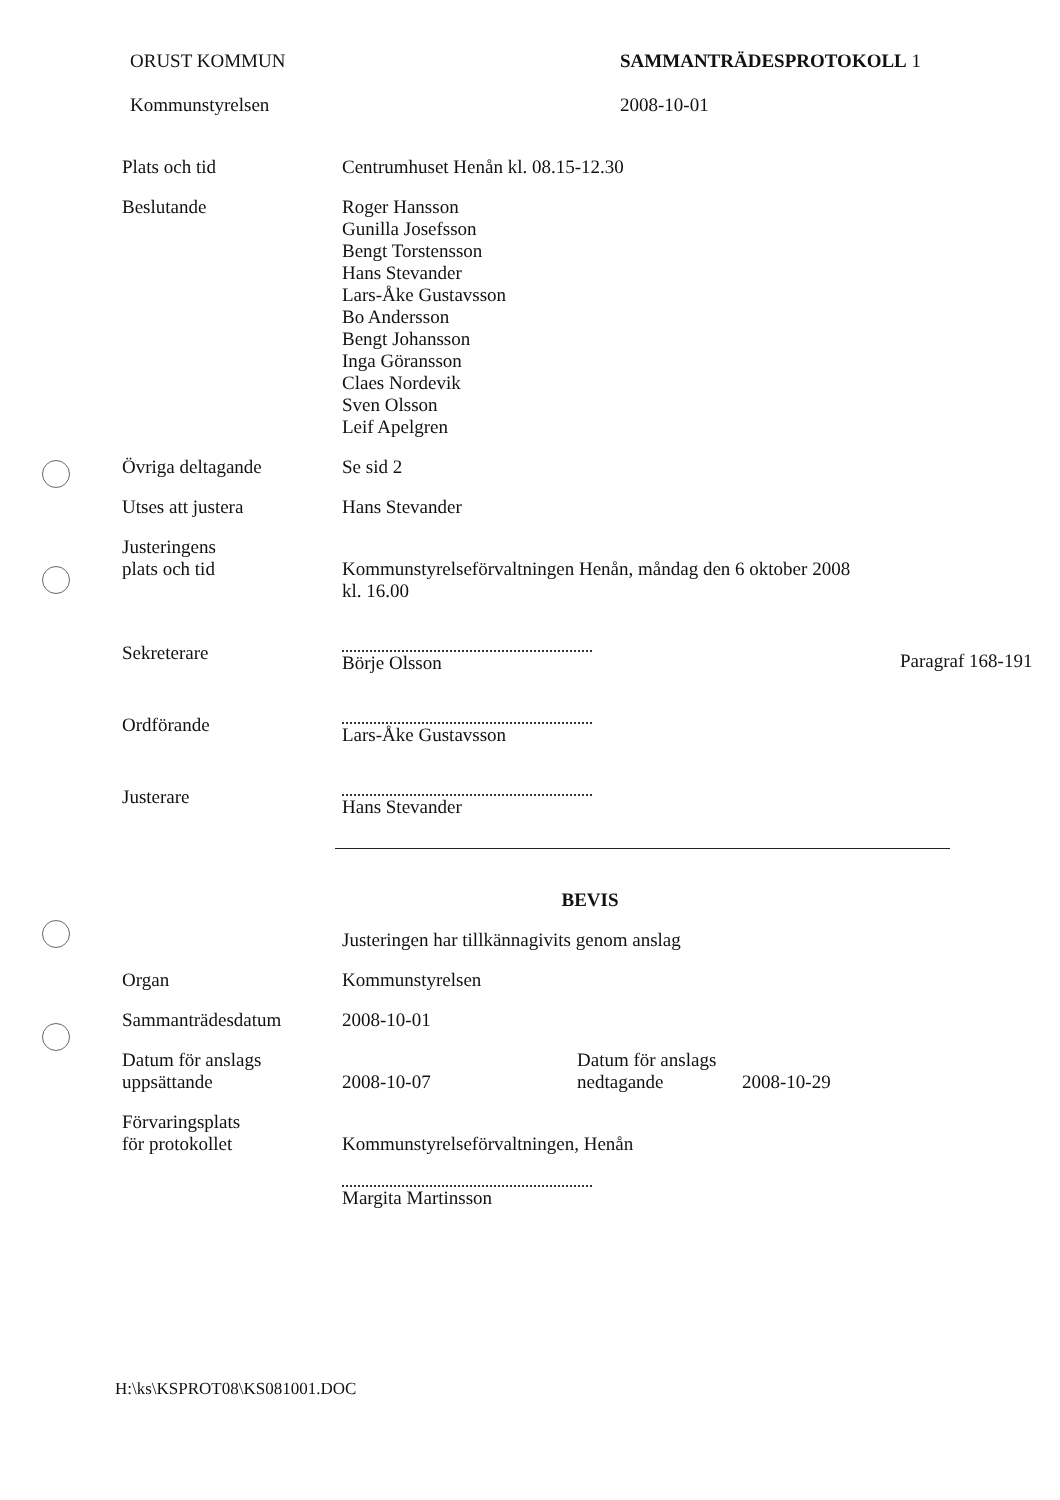ORUST KOMMUN
Kommunstyrelsen
SAMMANTRÄDESPROTOKOLL 1
2008-10-01
Plats och tid Centrumhuset Henån kl. 08.15-12.30
Beslutande Roger Hansson
Gunilla Josefsson
Bengt Torstensson
Hans Stevander
Lars-Åke Gustavsson
Bo Andersson
Bengt Johansson
Inga Göransson
Claes Nordevik
Sven Olsson
Leif Apelgren
Övriga deltagande Se sid 2
Utses att justera Hans Stevander
Justeringens
plats och tid
Kommunstyrelseförvaltningen Henån, måndag den 6 oktober 2008
kl. 16.00
Sekreterare Börje Olsson
Paragraf 168-191
Ordförande Lars-Åke Gustavsson
Justerare Hans Stevander
BEVIS
Justeringen har tillkännagivits genom anslag
Organ Kommunstyrelsen
Sammanträdesdatum 2008-10-01
Datum för anslags
uppsättande
2008-10-07 Datum för anslags
nedtagande
2008-10-29
Förvaringsplats
för protokollet
Kommunstyrelseförvaltningen, Henån
Margita Martinsson
H:\ks\KSPROT08\KS081001.DOC